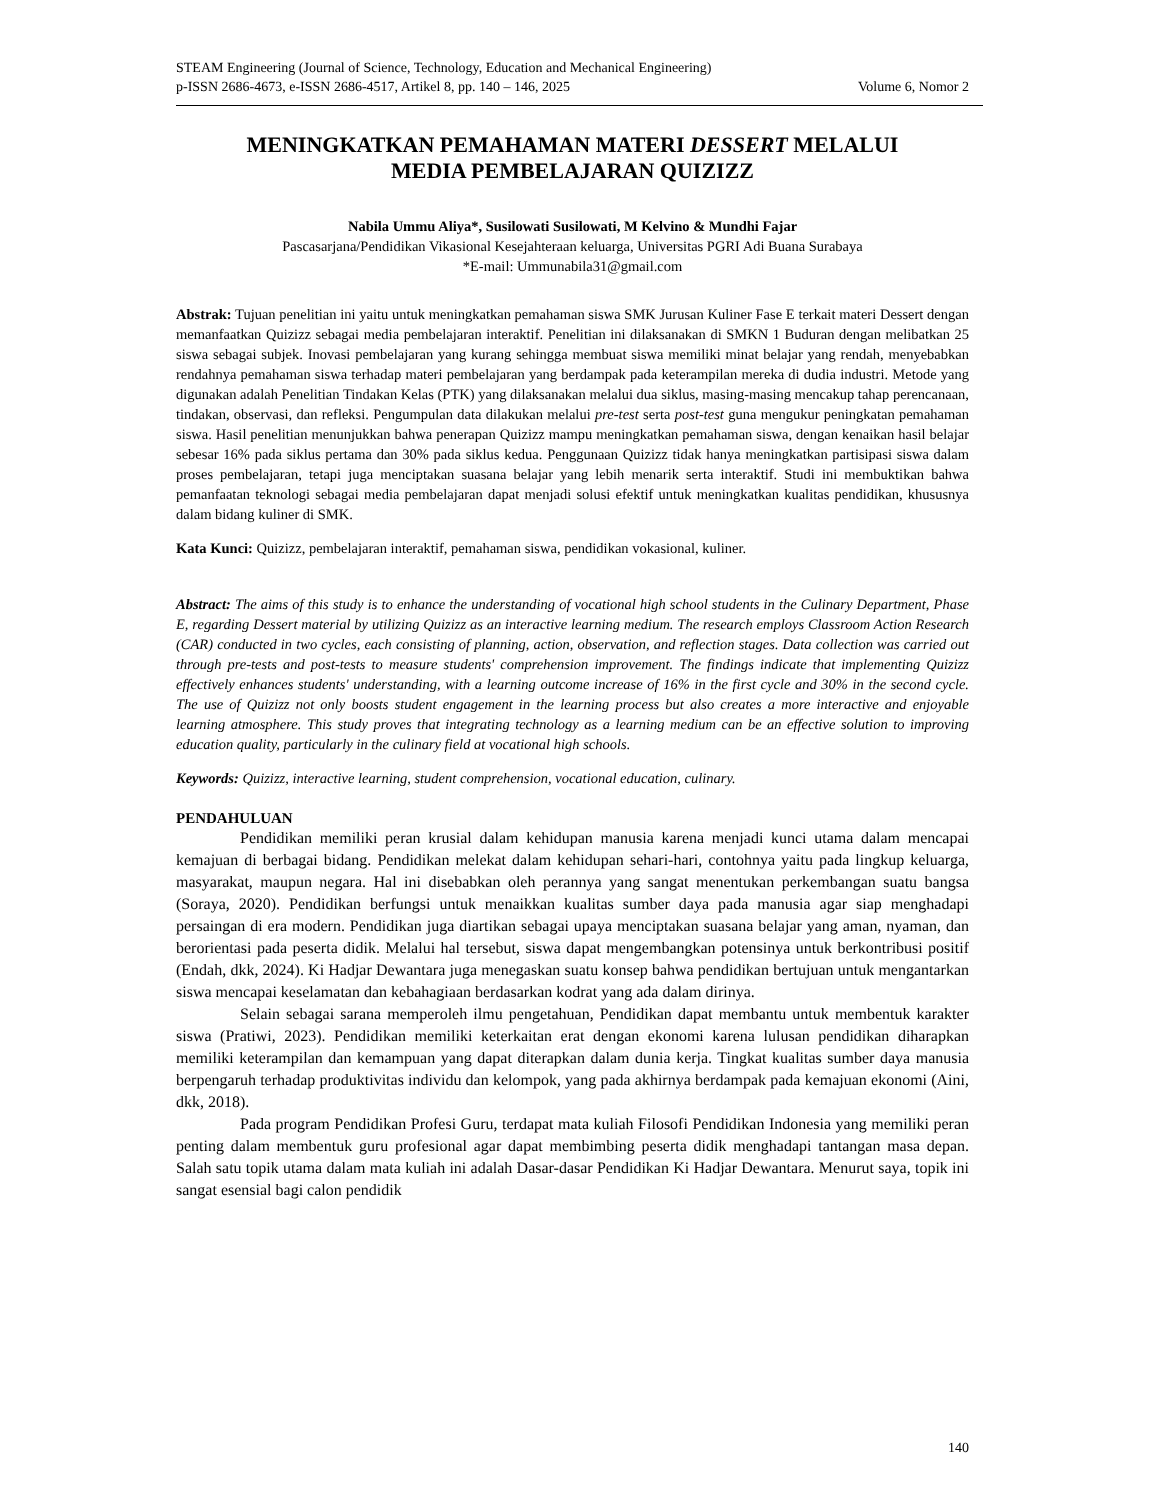STEAM Engineering (Journal of Science, Technology, Education and Mechanical Engineering)
p-ISSN 2686-4673, e-ISSN 2686-4517, Artikel 8, pp. 140 – 146, 2025 Volume 6, Nomor 2
MENINGKATKAN PEMAHAMAN MATERI DESSERT MELALUI
MEDIA PEMBELAJARAN QUIZIZZ
Nabila Ummu Aliya*, Susilowati Susilowati, M Kelvino & Mundhi Fajar
Pascasarjana/Pendidikan Vikasional Kesejahteraan keluarga, Universitas PGRI Adi Buana Surabaya
*E-mail: Ummunabila31@gmail.com
Abstrak: Tujuan penelitian ini yaitu untuk meningkatkan pemahaman siswa SMK Jurusan Kuliner Fase E terkait materi Dessert dengan memanfaatkan Quizizz sebagai media pembelajaran interaktif. Penelitian ini dilaksanakan di SMKN 1 Buduran dengan melibatkan 25 siswa sebagai subjek. Inovasi pembelajaran yang kurang sehingga membuat siswa memiliki minat belajar yang rendah, menyebabkan rendahnya pemahaman siswa terhadap materi pembelajaran yang berdampak pada keterampilan mereka di dudia industri. Metode yang digunakan adalah Penelitian Tindakan Kelas (PTK) yang dilaksanakan melalui dua siklus, masing-masing mencakup tahap perencanaan, tindakan, observasi, dan refleksi. Pengumpulan data dilakukan melalui pre-test serta post-test guna mengukur peningkatan pemahaman siswa. Hasil penelitian menunjukkan bahwa penerapan Quizizz mampu meningkatkan pemahaman siswa, dengan kenaikan hasil belajar sebesar 16% pada siklus pertama dan 30% pada siklus kedua. Penggunaan Quizizz tidak hanya meningkatkan partisipasi siswa dalam proses pembelajaran, tetapi juga menciptakan suasana belajar yang lebih menarik serta interaktif. Studi ini membuktikan bahwa pemanfaatan teknologi sebagai media pembelajaran dapat menjadi solusi efektif untuk meningkatkan kualitas pendidikan, khususnya dalam bidang kuliner di SMK.
Kata Kunci: Quizizz, pembelajaran interaktif, pemahaman siswa, pendidikan vokasional, kuliner.
Abstract: The aims of this study is to enhance the understanding of vocational high school students in the Culinary Department, Phase E, regarding Dessert material by utilizing Quizizz as an interactive learning medium. The research employs Classroom Action Research (CAR) conducted in two cycles, each consisting of planning, action, observation, and reflection stages. Data collection was carried out through pre-tests and post-tests to measure students' comprehension improvement. The findings indicate that implementing Quizizz effectively enhances students' understanding, with a learning outcome increase of 16% in the first cycle and 30% in the second cycle. The use of Quizizz not only boosts student engagement in the learning process but also creates a more interactive and enjoyable learning atmosphere. This study proves that integrating technology as a learning medium can be an effective solution to improving education quality, particularly in the culinary field at vocational high schools.
Keywords: Quizizz, interactive learning, student comprehension, vocational education, culinary.
PENDAHULUAN
Pendidikan memiliki peran krusial dalam kehidupan manusia karena menjadi kunci utama dalam mencapai kemajuan di berbagai bidang. Pendidikan melekat dalam kehidupan sehari-hari, contohnya yaitu pada lingkup keluarga, masyarakat, maupun negara. Hal ini disebabkan oleh perannya yang sangat menentukan perkembangan suatu bangsa (Soraya, 2020). Pendidikan berfungsi untuk menaikkan kualitas sumber daya pada manusia agar siap menghadapi persaingan di era modern. Pendidikan juga diartikan sebagai upaya menciptakan suasana belajar yang aman, nyaman, dan berorientasi pada peserta didik. Melalui hal tersebut, siswa dapat mengembangkan potensinya untuk berkontribusi positif (Endah, dkk, 2024). Ki Hadjar Dewantara juga menegaskan suatu konsep bahwa pendidikan bertujuan untuk mengantarkan siswa mencapai keselamatan dan kebahagiaan berdasarkan kodrat yang ada dalam dirinya.
Selain sebagai sarana memperoleh ilmu pengetahuan, Pendidikan dapat membantu untuk membentuk karakter siswa (Pratiwi, 2023). Pendidikan memiliki keterkaitan erat dengan ekonomi karena lulusan pendidikan diharapkan memiliki keterampilan dan kemampuan yang dapat diterapkan dalam dunia kerja. Tingkat kualitas sumber daya manusia berpengaruh terhadap produktivitas individu dan kelompok, yang pada akhirnya berdampak pada kemajuan ekonomi (Aini, dkk, 2018).
Pada program Pendidikan Profesi Guru, terdapat mata kuliah Filosofi Pendidikan Indonesia yang memiliki peran penting dalam membentuk guru profesional agar dapat membimbing peserta didik menghadapi tantangan masa depan. Salah satu topik utama dalam mata kuliah ini adalah Dasar-dasar Pendidikan Ki Hadjar Dewantara. Menurut saya, topik ini sangat esensial bagi calon pendidik
140